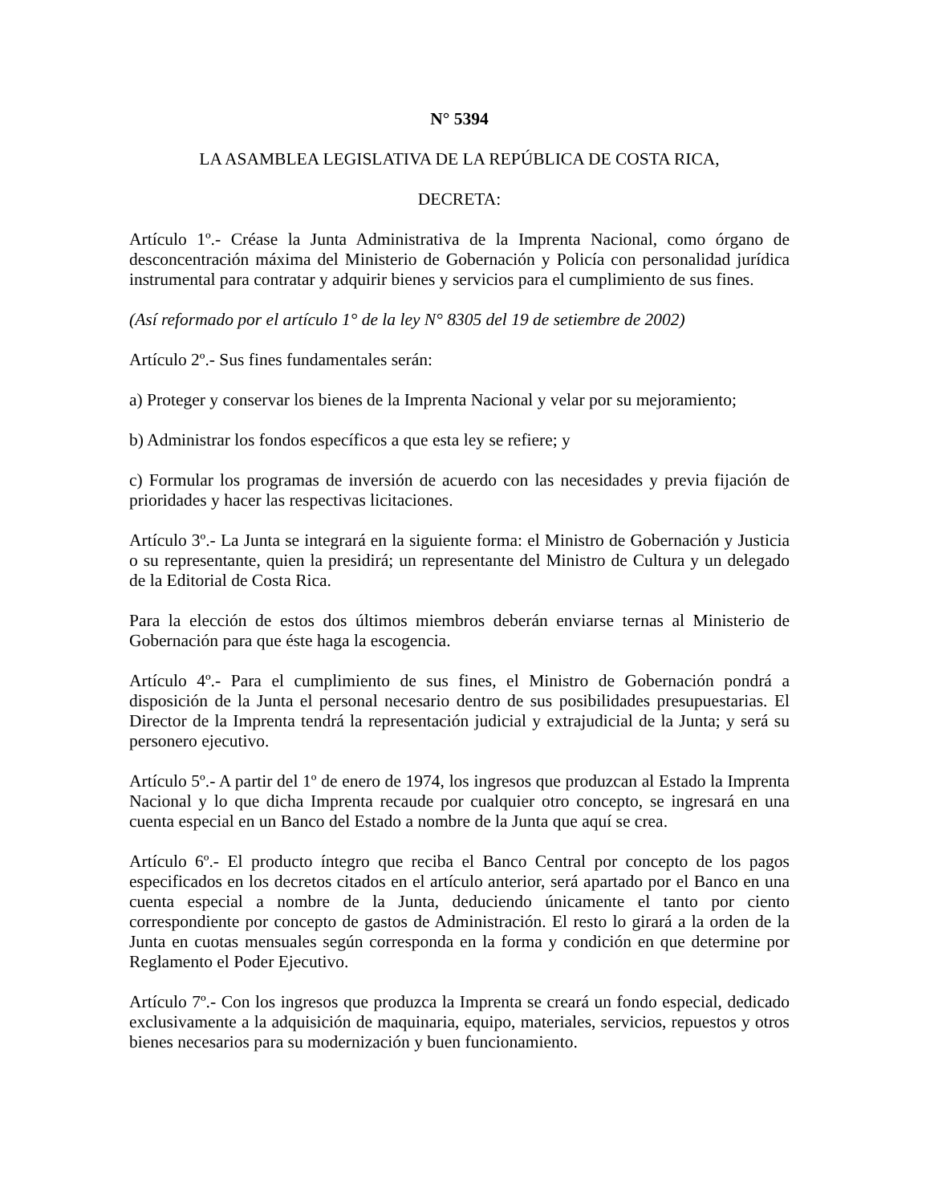N° 5394
LA ASAMBLEA LEGISLATIVA DE LA REPÚBLICA DE COSTA RICA,
DECRETA:
Artículo 1º.- Créase la Junta Administrativa de la Imprenta Nacional, como órgano de desconcentración máxima del Ministerio de Gobernación y Policía con personalidad jurídica instrumental para contratar y adquirir bienes y servicios para el cumplimiento de sus fines.
(Así reformado por el artículo 1° de la ley N° 8305 del 19 de setiembre de 2002)
Artículo 2º.- Sus fines fundamentales serán:
a) Proteger y conservar los bienes de la Imprenta Nacional y velar por su mejoramiento;
b) Administrar los fondos específicos a que esta ley se refiere; y
c) Formular los programas de inversión de acuerdo con las necesidades y previa fijación de prioridades y hacer las respectivas licitaciones.
Artículo 3º.- La Junta se integrará en la siguiente forma: el Ministro de Gobernación y Justicia o su representante, quien la presidirá; un representante del Ministro de Cultura y un delegado de la Editorial de Costa Rica.
Para la elección de estos dos últimos miembros deberán enviarse ternas al Ministerio de Gobernación para que éste haga la escogencia.
Artículo 4º.- Para el cumplimiento de sus fines, el Ministro de Gobernación pondrá a disposición de la Junta el personal necesario dentro de sus posibilidades presupuestarias. El Director de la Imprenta tendrá la representación judicial y extrajudicial de la Junta; y será su personero ejecutivo.
Artículo 5º.- A partir del 1º de enero de 1974, los ingresos que produzcan al Estado la Imprenta Nacional y lo que dicha Imprenta recaude por cualquier otro concepto, se ingresará en una cuenta especial en un Banco del Estado a nombre de la Junta que aquí se crea.
Artículo 6º.- El producto íntegro que reciba el Banco Central por concepto de los pagos especificados en los decretos citados en el artículo anterior, será apartado por el Banco en una cuenta especial a nombre de la Junta, deduciendo únicamente el tanto por ciento correspondiente por concepto de gastos de Administración. El resto lo girará a la orden de la Junta en cuotas mensuales según corresponda en la forma y condición en que determine por Reglamento el Poder Ejecutivo.
Artículo 7º.- Con los ingresos que produzca la Imprenta se creará un fondo especial, dedicado exclusivamente a la adquisición de maquinaria, equipo, materiales, servicios, repuestos y otros bienes necesarios para su modernización y buen funcionamiento.